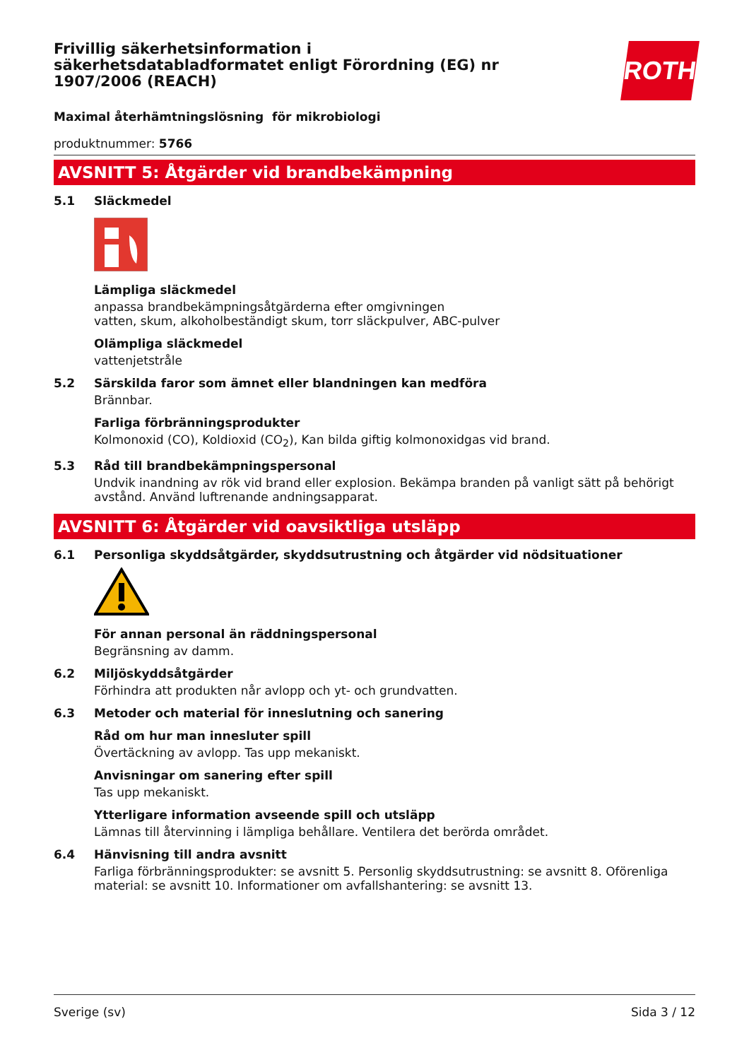ROTH
Frivillig säkerhetsinformation i säkerhetsdatabladformatet enligt Förordning (EG) nr 1907/2006 (REACH)
Maximal återhämtningslösning för mikrobiologi
produktnummer: 5766
AVSNITT 5: Åtgärder vid brandbekämpning
5.1 Släckmedel
Lämpliga släckmedel
anpassa brandbekämpningsåtgärderna efter omgivningen
vatten, skum, alkoholbeständigt skum, torr släckpulver, ABC-pulver
Olämpliga släckmedel
vattenjetstråle
5.2 Särskilda faror som ämnet eller blandningen kan medföra
Brännbar.
Farliga förbränningsprodukter
Kolmonoxid (CO), Koldioxid (CO<sub>2</sub>), Kan bilda giftig kolmonoxidgas vid brand.
5.3 Råd till brandbekämpningspersonal
Undvik inandning av rök vid brand eller explosion. Bekämpa branden på vanligt sätt på behörigt avstånd. Använd luftrenande andningsapparat.
AVSNITT 6: Åtgärder vid oavsiktliga utsläpp
6.1 Personliga skyddsåtgärder, skyddsutrustning och åtgärder vid nödsituationer
För annan personal än räddningspersonal
Begränsning av damm.
6.2 Miljöskyddsåtgärder
Förhindra att produkten når avlopp och yt- och grundvatten.
6.3 Metoder och material för inneslutning och sanering
Råd om hur man innesluter spill
Övertäckning av avlopp. Tas upp mekaniskt.
Anvisningar om sanering efter spill
Tas upp mekaniskt.
Ytterligare information avseende spill och utsläpp
Lämnas till återvinning i lämpliga behållare. Ventilera det berörda området.
6.4 Hänvisning till andra avsnitt
Farliga förbränningsprodukter: se avsnitt 5. Personlig skyddsutrustning: se avsnitt 8. Oförenliga material: se avsnitt 10. Informationer om avfallshantering: se avsnitt 13.
Sverige (sv) Sida 3 / 12